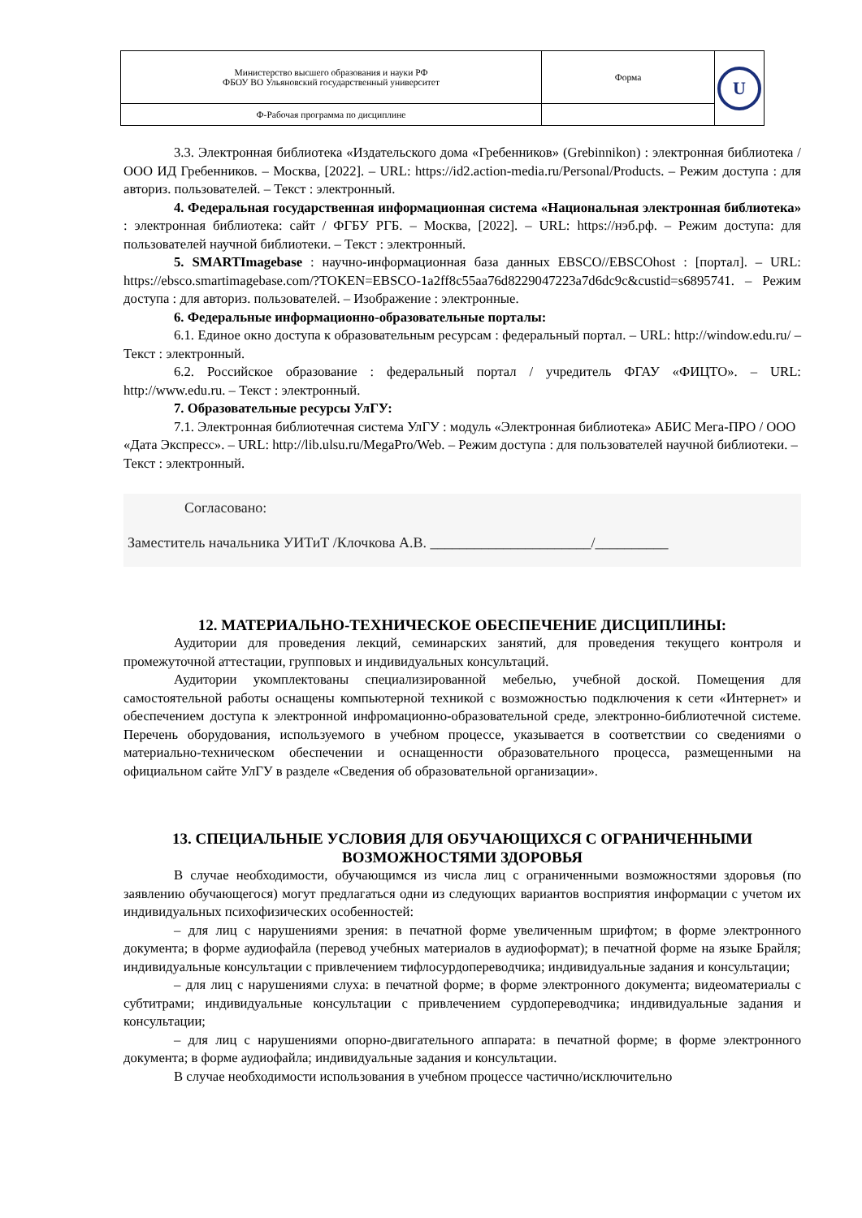| Министерство высшего образования и науки РФ ФБОУ ВО Ульяновский государственный университет | Форма | U |
| Ф-Рабочая программа по дисциплине | | |
3.3. Электронная библиотека «Издательского дома «Гребенников» (Grebinnikon) : электронная библиотека / ООО ИД Гребенников. – Москва, [2022]. – URL: https://id2.action-media.ru/Personal/Products. – Режим доступа : для авториз. пользователей. – Текст : электронный.
4. Федеральная государственная информационная система «Национальная электронная библиотека» : электронная библиотека: сайт / ФГБУ РГБ. – Москва, [2022]. – URL: https://нэб.рф. – Режим доступа: для пользователей научной библиотеки. – Текст : электронный.
5. SMARTImagebase : научно-информационная база данных EBSCO//EBSCOhost : [портал]. – URL: https://ebsco.smartimagebase.com/?TOKEN=EBSCO-1a2ff8c55aa76d8229047223a7d6dc9c&custid=s6895741. – Режим доступа : для авториз. пользователей. – Изображение : электронные.
6. Федеральные информационно-образовательные порталы:
6.1. Единое окно доступа к образовательным ресурсам : федеральный портал. – URL: http://window.edu.ru/ – Текст : электронный.
6.2. Российское образование : федеральный портал / учредитель ФГАУ «ФИЦТО». – URL: http://www.edu.ru. – Текст : электронный.
7. Образовательные ресурсы УлГУ:
7.1. Электронная библиотечная система УлГУ : модуль «Электронная библиотека» АБИС Мега-ПРО / ООО «Дата Экспресс». – URL: http://lib.ulsu.ru/MegaPro/Web. – Режим доступа : для пользователей научной библиотеки. – Текст : электронный.
Согласовано:
Заместитель начальника УИТиТ /Клочкова А.В. ______________________/__________
12. МАТЕРИАЛЬНО-ТЕХНИЧЕСКОЕ ОБЕСПЕЧЕНИЕ ДИСЦИПЛИНЫ:
Аудитории для проведения лекций, семинарских занятий, для проведения текущего контроля и промежуточной аттестации, групповых и индивидуальных консультаций.
Аудитории укомплектованы специализированной мебелью, учебной доской. Помещения для самостоятельной работы оснащены компьютерной техникой с возможностью подключения к сети «Интернет» и обеспечением доступа к электронной инфромационно-образовательной среде, электронно-библиотечной системе. Перечень оборудования, используемого в учебном процессе, указывается в соответствии со сведениями о материально-техническом обеспечении и оснащенности образовательного процесса, размещенными на официальном сайте УлГУ в разделе «Сведения об образовательной организации».
13. СПЕЦИАЛЬНЫЕ УСЛОВИЯ ДЛЯ ОБУЧАЮЩИХСЯ С ОГРАНИЧЕННЫМИ ВОЗМОЖНОСТЯМИ ЗДОРОВЬЯ
В случае необходимости, обучающимся из числа лиц с ограниченными возможностями здоровья (по заявлению обучающегося) могут предлагаться одни из следующих вариантов восприятия информации с учетом их индивидуальных психофизических особенностей:
– для лиц с нарушениями зрения: в печатной форме увеличенным шрифтом; в форме электронного документа; в форме аудиофайла (перевод учебных материалов в аудиоформат); в печатной форме на языке Брайля; индивидуальные консультации с привлечением тифлосурдопереводчика; индивидуальные задания и консультации;
– для лиц с нарушениями слуха: в печатной форме; в форме электронного документа; видеоматериалы с субтитрами; индивидуальные консультации с привлечением сурдопереводчика; индивидуальные задания и консультации;
– для лиц с нарушениями опорно-двигательного аппарата: в печатной форме; в форме электронного документа; в форме аудиофайла; индивидуальные задания и консультации.
В случае необходимости использования в учебном процессе частично/исключительно